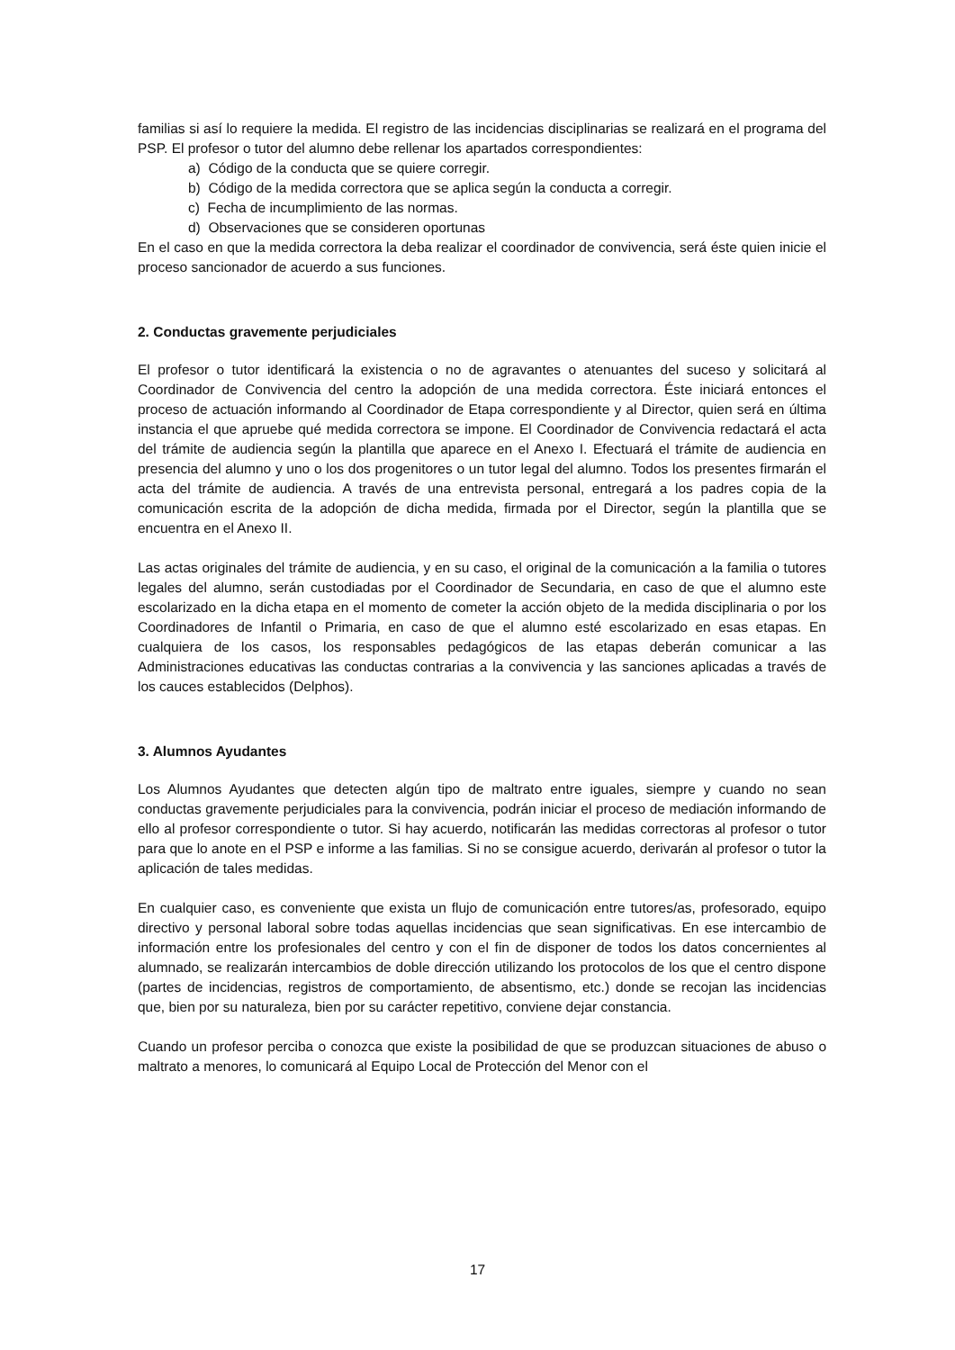familias si así lo requiere la medida. El registro de las incidencias disciplinarias se realizará en el programa del PSP. El profesor o tutor del alumno debe rellenar los apartados correspondientes:
a) Código de la conducta que se quiere corregir.
b) Código de la medida correctora que se aplica según la conducta a corregir.
c) Fecha de incumplimiento de las normas.
d) Observaciones que se consideren oportunas
En el caso en que la medida correctora la deba realizar el coordinador de convivencia, será éste quien inicie el proceso sancionador de acuerdo a sus funciones.
2. Conductas gravemente perjudiciales
El profesor o tutor identificará la existencia o no de agravantes o atenuantes del suceso y solicitará al Coordinador de Convivencia del centro la adopción de una medida correctora. Éste iniciará entonces el proceso de actuación informando al Coordinador de Etapa correspondiente y al Director, quien será en última instancia el que apruebe qué medida correctora se impone. El Coordinador de Convivencia redactará el acta del trámite de audiencia según la plantilla que aparece en el Anexo I. Efectuará el trámite de audiencia en presencia del alumno y uno o los dos progenitores o un tutor legal del alumno. Todos los presentes firmarán el acta del trámite de audiencia. A través de una entrevista personal, entregará a los padres copia de la comunicación escrita de la adopción de dicha medida, firmada por el Director, según la plantilla que se encuentra en el Anexo II.
Las actas originales del trámite de audiencia, y en su caso, el original de la comunicación a la familia o tutores legales del alumno, serán custodiadas por el Coordinador de Secundaria, en caso de que el alumno este escolarizado en la dicha etapa en el momento de cometer la acción objeto de la medida disciplinaria o por los Coordinadores de Infantil o Primaria, en caso de que el alumno esté escolarizado en esas etapas. En cualquiera de los casos, los responsables pedagógicos de las etapas deberán comunicar a las Administraciones educativas las conductas contrarias a la convivencia y las sanciones aplicadas a través de los cauces establecidos (Delphos).
3. Alumnos Ayudantes
Los Alumnos Ayudantes que detecten algún tipo de maltrato entre iguales, siempre y cuando no sean conductas gravemente perjudiciales para la convivencia, podrán iniciar el proceso de mediación informando de ello al profesor correspondiente o tutor. Si hay acuerdo, notificarán las medidas correctoras al profesor o tutor para que lo anote en el PSP e informe a las familias. Si no se consigue acuerdo, derivarán al profesor o tutor la aplicación de tales medidas.
En cualquier caso, es conveniente que exista un flujo de comunicación entre tutores/as, profesorado, equipo directivo y personal laboral sobre todas aquellas incidencias que sean significativas. En ese intercambio de información entre los profesionales del centro y con el fin de disponer de todos los datos concernientes al alumnado, se realizarán intercambios de doble dirección utilizando los protocolos de los que el centro dispone (partes de incidencias, registros de comportamiento, de absentismo, etc.) donde se recojan las incidencias que, bien por su naturaleza, bien por su carácter repetitivo, conviene dejar constancia.
Cuando un profesor perciba o conozca que existe la posibilidad de que se produzcan situaciones de abuso o maltrato a menores, lo comunicará al Equipo Local de Protección del Menor con el
17